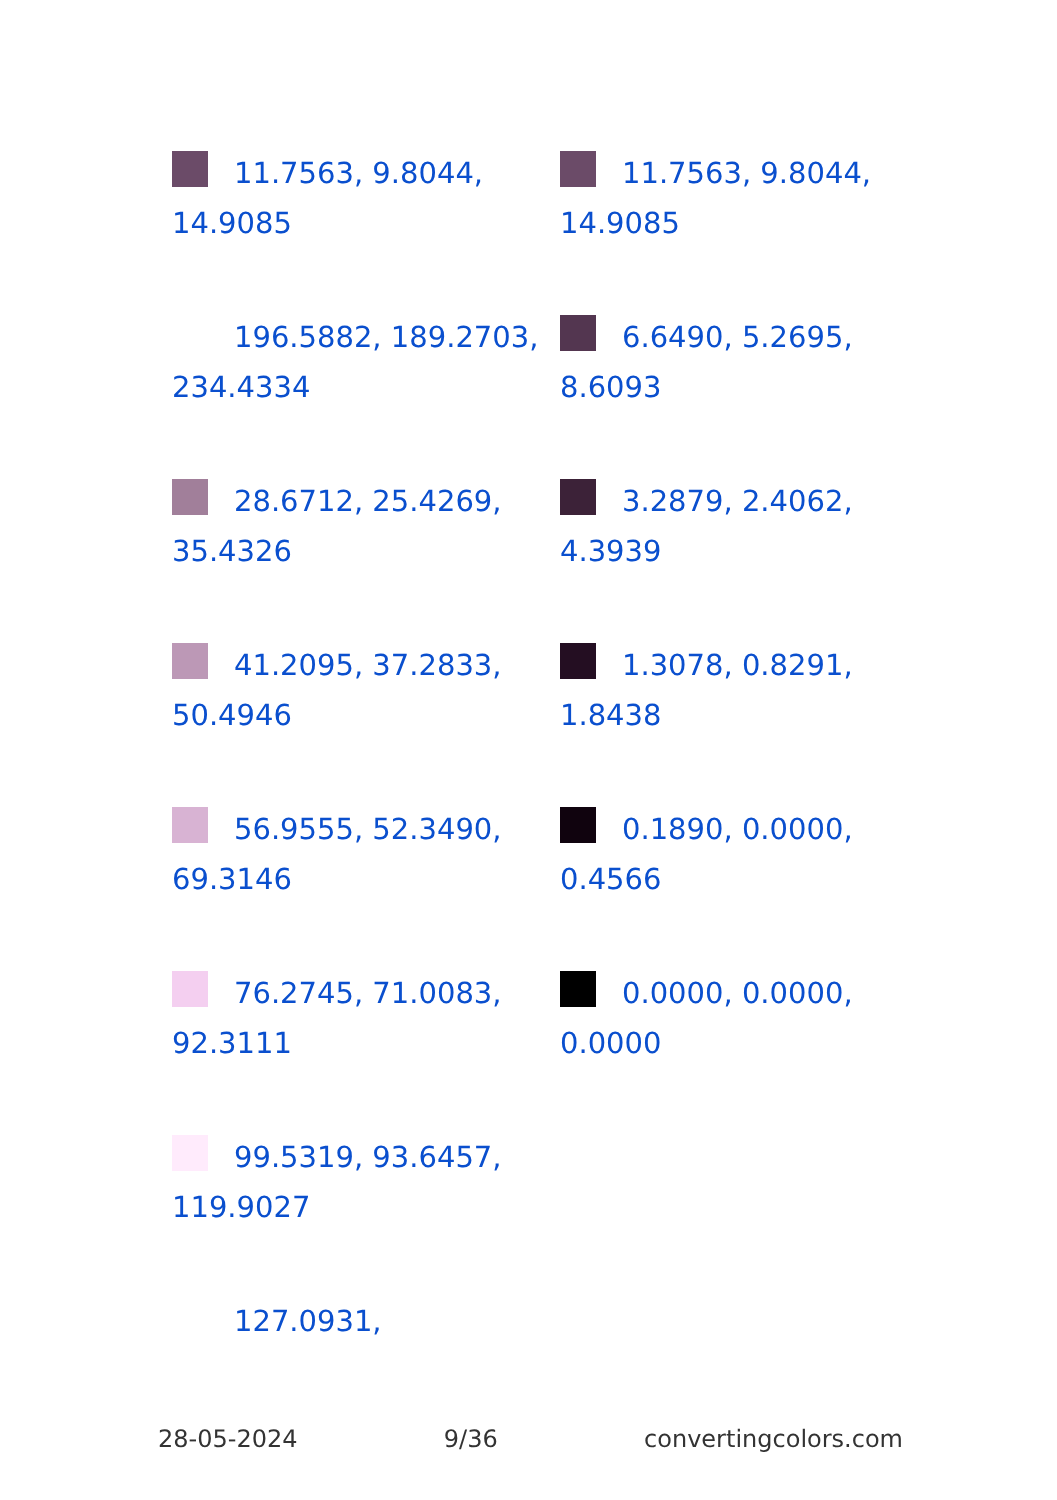11.7563, 9.8044, 14.9085
11.7563, 9.8044, 14.9085
196.5882, 189.2703, 234.4334
6.6490, 5.2695, 8.6093
28.6712, 25.4269, 35.4326
3.2879, 2.4062, 4.3939
41.2095, 37.2833, 50.4946
1.3078, 0.8291, 1.8438
56.9555, 52.3490, 69.3146
0.1890, 0.0000, 0.4566
76.2745, 71.0083, 92.3111
0.0000, 0.0000, 0.0000
99.5319, 93.6457, 119.9027
127.0931,
28-05-2024 9/36 convertingcolors.com